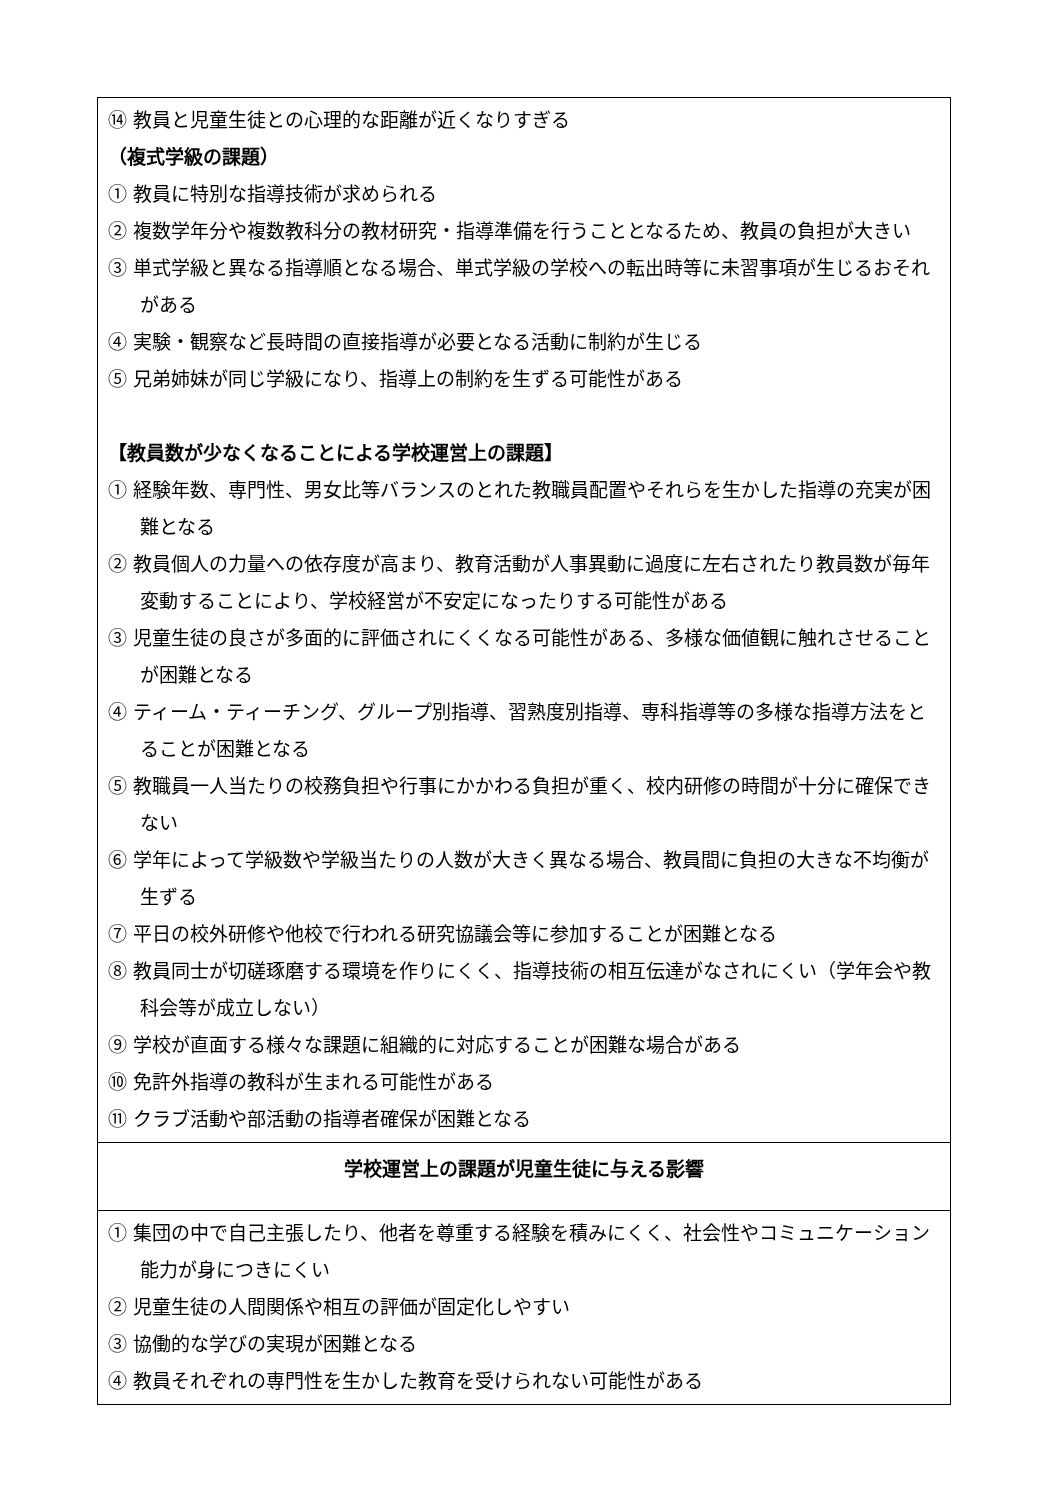| ⑭ 教員と児童生徒との心理的な距離が近くなりすぎる （複式学級の課題） ① 教員に特別な指導技術が求められる ② 複数学年分や複数教科分の教材研究・指導準備を行うこととなるため、教員の負担が大きい ③ 単式学級と異なる指導順となる場合、単式学級の学校への転出時等に未習事項が生じるおそれがある ④ 実験・観察など長時間の直接指導が必要となる活動に制約が生じる ⑤ 兄弟姉妹が同じ学級になり、指導上の制約を生ずる可能性がある 【教員数が少なくなることによる学校運営上の課題】 ① 経験年数、専門性、男女比等バランスのとれた教職員配置やそれらを生かした指導の充実が困難となる ② 教員個人の力量への依存度が高まり、教育活動が人事異動に過度に左右されたり教員数が毎年変動することにより、学校経営が不安定になったりする可能性がある ③ 児童生徒の良さが多面的に評価されにくくなる可能性がある、多様な価値観に触れさせることが困難となる ④ ティーム・ティーチング、グループ別指導、習熟度別指導、専科指導等の多様な指導方法をとることが困難となる ⑤ 教職員一人当たりの校務負担や行事にかかわる負担が重く、校内研修の時間が十分に確保できない ⑥ 学年によって学級数や学級当たりの人数が大きく異なる場合、教員間に負担の大きな不均衡が生ずる ⑦ 平日の校外研修や他校で行われる研究協議会等に参加することが困難となる ⑧ 教員同士が切磋琢磨する環境を作りにくく、指導技術の相互伝達がなされにくい（学年会や教科会等が成立しない） ⑨ 学校が直面する様々な課題に組織的に対応することが困難な場合がある ⑩ 免許外指導の教科が生まれる可能性がある ⑪ クラブ活動や部活動の指導者確保が困難となる |
| 学校運営上の課題が児童生徒に与える影響 |
| ① 集団の中で自己主張したり、他者を尊重する経験を積みにくく、社会性やコミュニケーション能力が身につきにくい ② 児童生徒の人間関係や相互の評価が固定化しやすい ③ 協働的な学びの実現が困難となる ④ 教員それぞれの専門性を生かした教育を受けられない可能性がある |